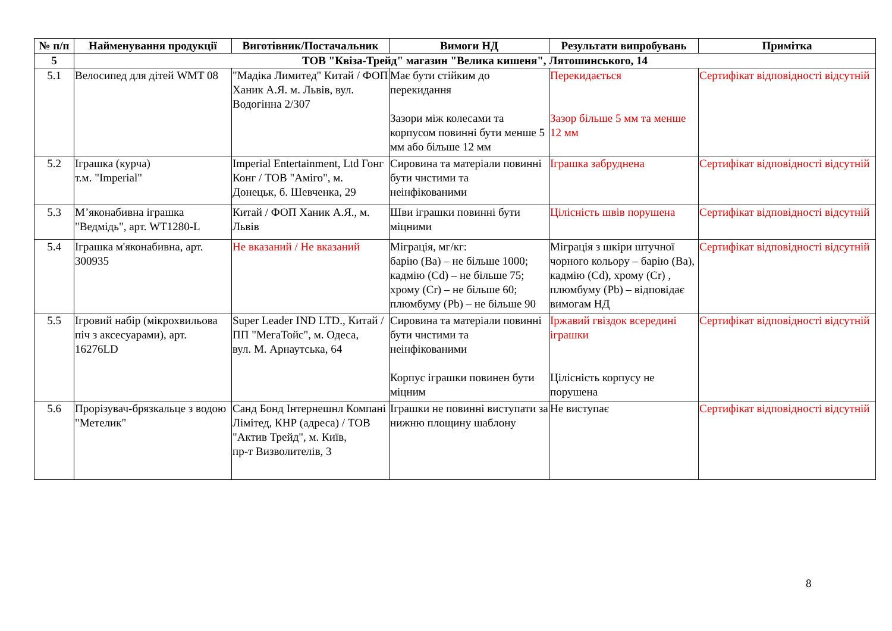| № п/п | Найменування продукції | Виготівник/Постачальник | Вимоги НД | Результати випробувань | Примітка |
| --- | --- | --- | --- | --- | --- |
| 5 | ТОВ "Квіза-Трейд" магазин "Велика кишеня", Лятошинського, 14 | | | | |
| 5.1 | Велосипед для дітей WMT 08 | "Мадіка Лимитед" Китай / ФОП Ханик А.Я. м. Львів, вул. Водогінна 2/307 | Має бути стійким до перекидання Зазори між колесами та корпусом повинні бути менше 5 мм або більше 12 мм | Перекидається Зазор більше 5 мм та менше 12 мм | Сертифікат відповідності відсутній |
| 5.2 | Іграшка (курча) т.м. "Imperial" | Imperial Entertainment, Ltd Гонг Конг / ТОВ "Аміго", м. Донецьк, б. Шевченка, 29 | Сировина та матеріали повинні бути чистими та неінфікованими | Іграшка забруднена | Сертифікат відповідності відсутній |
| 5.3 | М’яконабивна іграшка "Ведмідь", арт. WT1280-L | Китай / ФОП Ханик А.Я., м. Львів | Шви іграшки повинні бути міцними | Цілісність швів порушена | Сертифікат відповідності відсутній |
| 5.4 | Іграшка м'яконабивна, арт. 300935 | Не вказаний / Не вказаний | Міграція, мг/кг: барію (Ва) – не більше 1000; кадмію (Cd) – не більше 75; хрому (Cr) – не більше 60; плюмбуму (Pb) – не більше 90 | Міграція з шкіри штучної чорного кольору – барію (Ва), кадмію (Cd), хрому (Cr) , плюмбуму (Pb) – відповідає вимогам НД | Сертифікат відповідності відсутній |
| 5.5 | Ігровий набір (мікрохвильова піч з аксесуарами), арт. 16276LD | Super Leader IND LTD., Китай / ПП "МегаТойс", м. Одеса, вул. М. Арнаутська, 64 | Сировина та матеріали повинні бути чистими та неінфікованими Корпус іграшки повинен бути міцним | Іржавий гвіздок всередині іграшки Цілісність корпусу не порушена | Сертифікат відповідності відсутній |
| 5.6 | Прорізувач-брязкальце з водою "Метелик" | Санд Бонд Інтернешнл Компані Лімітед, КНР (адреса) / ТОВ "Актив Трейд", м. Київ, пр-т Визволителів, 3 | Іграшки не повинні виступати за нижню площину шаблону | Не виступає | Сертифікат відповідності відсутній |
8